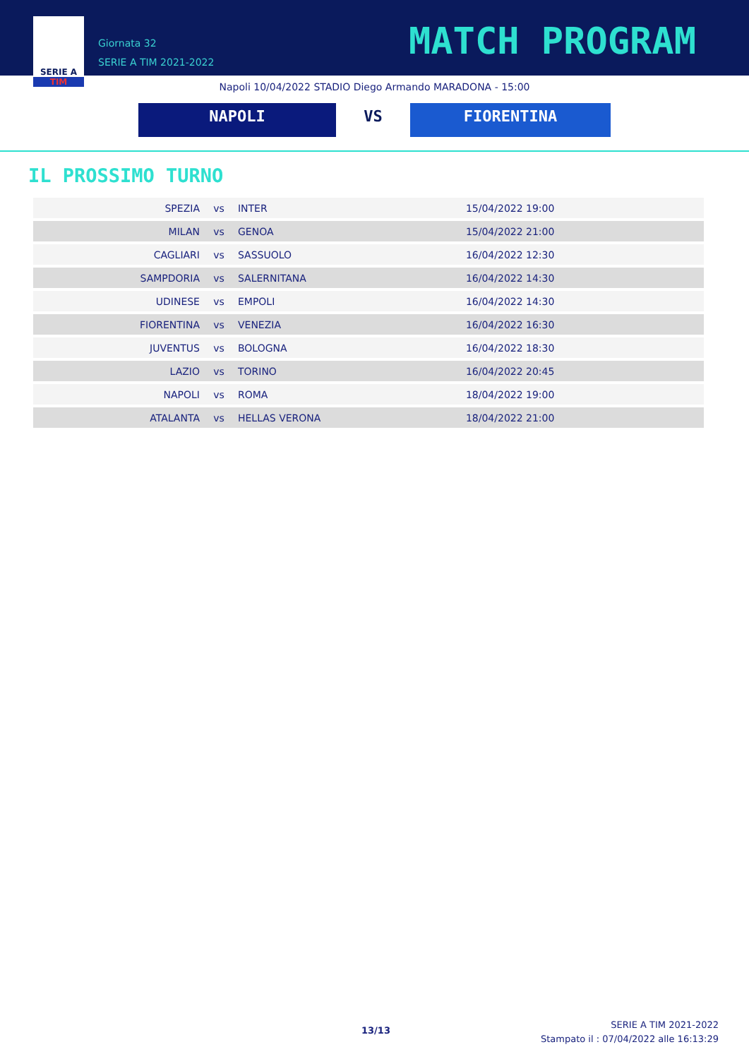SERIE A
TIM
Giornata 32
SERIE A TIM 2021-2022
MATCH PROGRAM
Napoli 10/04/2022 STADIO Diego Armando MARADONA - 15:00
NAPOLI VS FIORENTINA
IL PROSSIMO TURNO
| SPEZIA | vs | INTER | 15/04/2022 19:00 |
| MILAN | vs | GENOA | 15/04/2022 21:00 |
| CAGLIARI | vs | SASSUOLO | 16/04/2022 12:30 |
| SAMPDORIA | vs | SALERNITANA | 16/04/2022 14:30 |
| UDINESE | vs | EMPOLI | 16/04/2022 14:30 |
| FIORENTINA | vs | VENEZIA | 16/04/2022 16:30 |
| JUVENTUS | vs | BOLOGNA | 16/04/2022 18:30 |
| LAZIO | vs | TORINO | 16/04/2022 20:45 |
| NAPOLI | vs | ROMA | 18/04/2022 19:00 |
| ATALANTA | vs | HELLAS VERONA | 18/04/2022 21:00 |
13/13
SERIE A TIM 2021-2022
Stampato il : 07/04/2022 alle 16:13:29